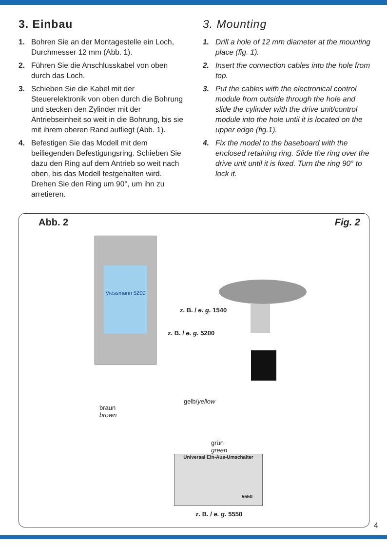3. Einbau
1. Bohren Sie an der Montagestelle ein Loch, Durchmesser 12 mm (Abb. 1).
2. Führen Sie die Anschlusskabel von oben durch das Loch.
3. Schieben Sie die Kabel mit der Steuerelektronik von oben durch die Bohrung und stecken den Zylinder mit der Antriebseinheit so weit in die Bohrung, bis sie mit ihrem oberen Rand aufliegt (Abb. 1).
4. Befestigen Sie das Modell mit dem beiliegenden Befestigungsring. Schieben Sie dazu den Ring auf dem Antrieb so weit nach oben, bis das Modell festgehalten wird. Drehen Sie den Ring um 90°, um ihn zu arretieren.
3. Mounting
1. Drill a hole of 12 mm diameter at the mounting place (fig. 1).
2. Insert the connection cables into the hole from top.
3. Put the cables with the electronical control module from outside through the hole and slide the cylinder with the drive unit/control module into the hole until it is located on the upper edge (fig.1).
4. Fix the model to the baseboard with the enclosed retaining ring. Slide the ring over the drive unit until it is fixed. Turn the ring 90° to lock it.
Abb. 2 Fig. 2
Viessmann 5200
Universal Ein-Aus-Umschalter
5550
z. B. / e. g. 1540
z. B. / e. g. 5200
braun
brown
gelb/yellow
grün
green
z. B. / e. g. 5550
4